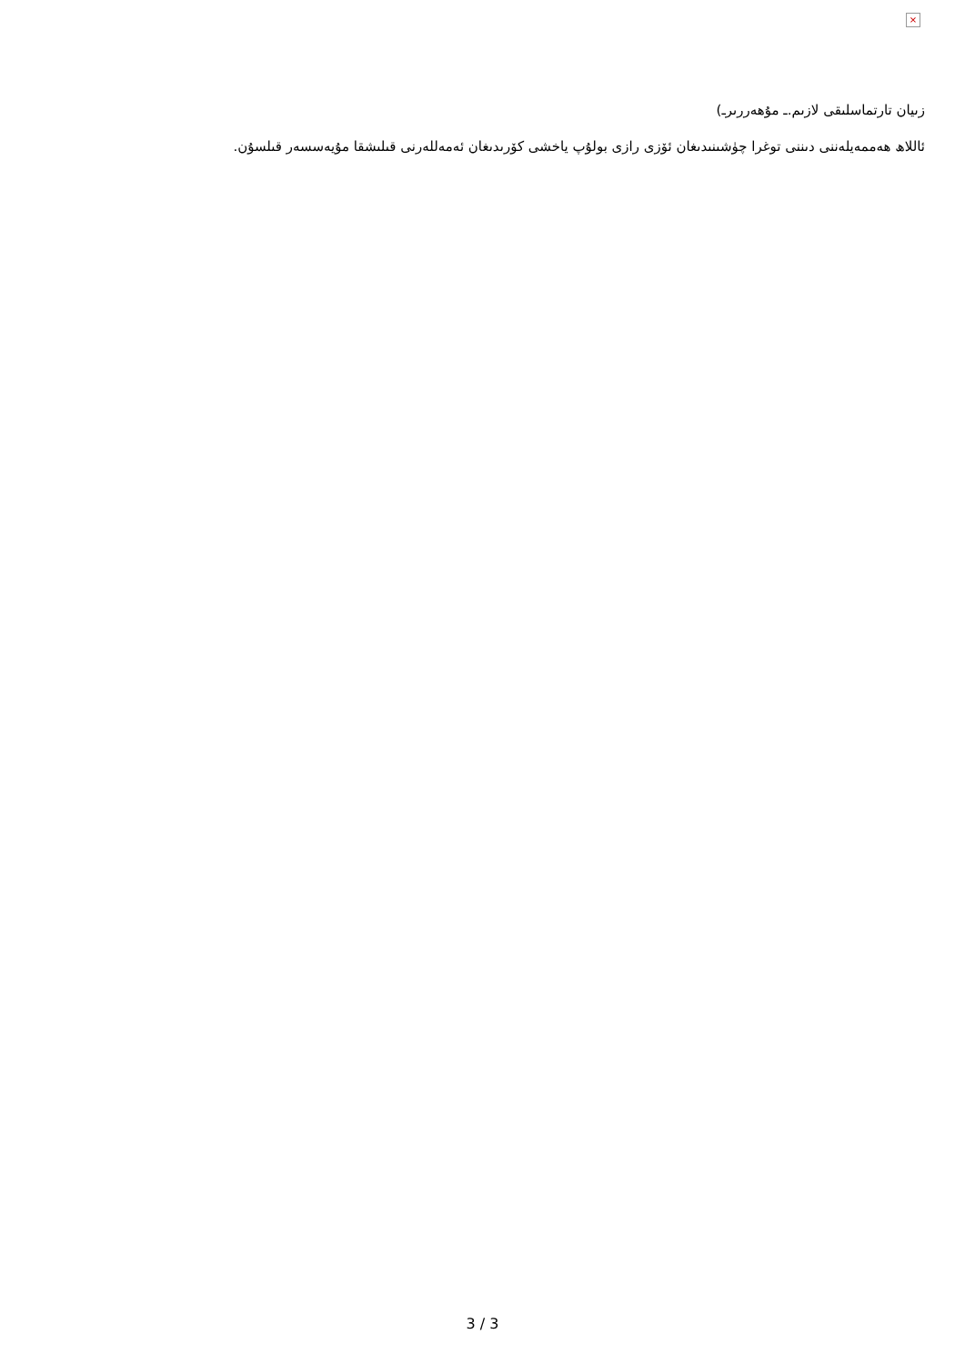×
زىيان تارتماسلىقى لازىم.ـ مۇھەررىرـ)
ئاللاھ ھەممەيلەننى دىننى توغرا چۈشىنىدىغان ئۆزى رازى بولۇپ ياخشى كۆرىدىغان ئەمەللەرنى قىلىشقا مۇيەسسەر قىلسۇن.
3 / 3